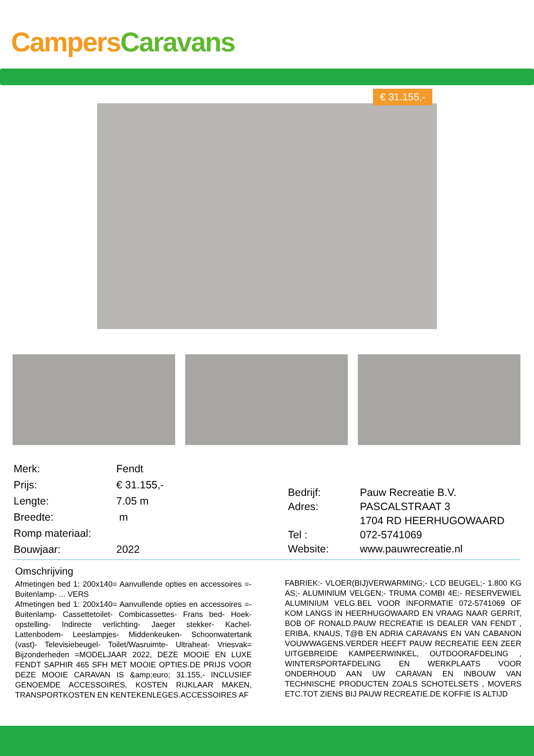Campers Caravans
€ 31.155,-
| Merk: | Fendt |
| Prijs: | € 31.155,- |
| Lengte: | 7.05 m |
| Breedte: | m |
| Romp materiaal: | |
| Bouwjaar: | 2022 |
| Bedrijf: | Pauw Recreatie B.V. |
| Adres: | PASCALSTRAAT 3 |
| | 1704 RD HEERHUGOWAARD |
| Tel : | 072-5741069 |
| Website: | www.pauwrecreatie.nl |
Omschrijving
Afmetingen bed 1: 200x140= Aanvullende opties en accessoires =- Buitenlamp- ... VERS
Afmetingen bed 1: 200x140= Aanvullende opties en accessoires =- Buitenlamp- Cassettetoilet- Combicassettes- Frans bed- Hoek-opstelling- Indirecte verlichting- Jaeger stekker- Kachel- Lattenbodem- Leeslampjes- Middenkeuken- Schoonwatertank (vast)- Televisiebeugel- Toilet/Wasruimte- Ultraheat- Vriesvak= Bijzonderheden =MODELJAAR 2022, DEZE MOOIE EN LUXE FENDT SAPHIR 465 SFH MET MOOIE OPTIES.DE PRIJS VOOR DEZE MOOIE CARAVAN IS &amp;euro; 31.155,- INCLUSIEF GENOEMDE ACCESSOIRES, KOSTEN RIJKLAAR MAKEN, TRANSPORTKOSTEN EN KENTEKENLEGES.ACCESSOIRES AF
FABRIEK:- VLOER(BIJ)VERWARMING;- LCD BEUGEL;- 1.800 KG AS;- ALUMINIUM VELGEN;- TRUMA COMBI 4E;- RESERVEWIEL ALUMINIUM VELG.BEL VOOR INFORMATIE 072-5741069 OF KOM LANGS IN HEERHUGOWAARD EN VRAAG NAAR GERRIT, BOB OF RONALD.PAUW RECREATIE IS DEALER VAN FENDT , ERIBA, KNAUS, T@B EN ADRIA CARAVANS EN VAN CABANON VOUWWAGENS.VERDER HEEFT PAUW RECREATIE EEN ZEER UITGEBREIDE KAMPEERWINKEL, OUTDOORAFDELING , WINTERSPORTAFDELING EN WERKPLAATS VOOR ONDERHOUD AAN UW CARAVAN EN INBOUW VAN TECHNISCHE PRODUCTEN ZOALS SCHOTELSETS , MOVERS ETC.TOT ZIENS BIJ PAUW RECREATIE.DE KOFFIE IS ALTIJD